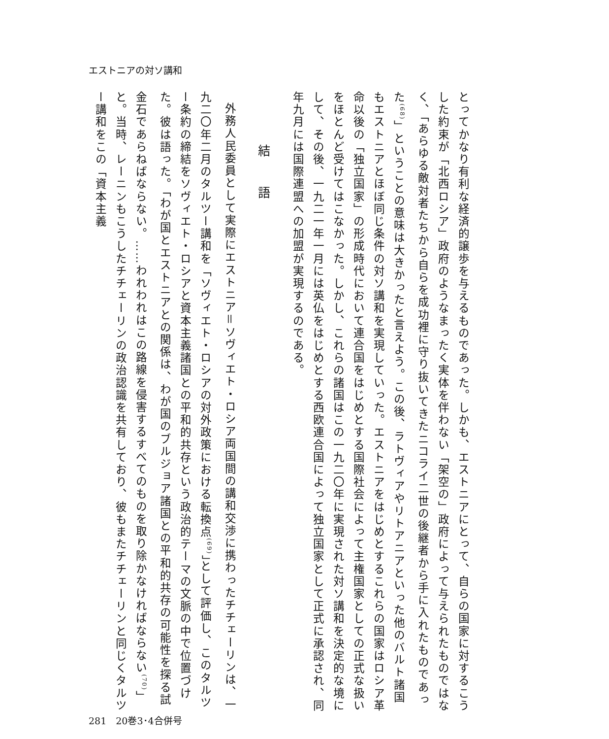エストニアの対ソ講和
とってかなり有利な経済的譲歩を与えるものであった。しかも、エストニアにとって、自らの国家に対するこうした約束が「北西ロシア」政府のようなまったく実体を伴わない「架空の」政府によって与えられたものではなく、「あらゆる敵対者たちから自らを成功裡に守り抜いてきたニコライ二世の後継者から手に入れたものであった<sup>(68)</sup>」ということの意味は大きかったと言えよう。この後、ラトヴィアやリトアニアといった他のバルト諸国もエストニアとほぼ同じ条件の対ソ講和を実現していった。エストニアをはじめとするこれらの国家はロシア革命以後の「独立国家」の形成時代において連合国をはじめとする国際社会によって主権国家としての正式な扱いをほとんど受けてはこなかった。しかし、これらの諸国はこの一九二〇年に実現された対ソ講和を決定的な境にして、その後、一九二一年一月には英仏をはじめとする西欧連合国によって独立国家として正式に承認され、同年九月には国際連盟への加盟が実現するのである。
結語
外務人民委員として実際にエストニア＝ソヴィエト・ロシア両国間の講和交渉に携わったチチェーリンは、一九二〇年二月のタルツー講和を「ソヴィエト・ロシアの対外政策における転換点<sup>(69)</sup>」として評価し、このタルツー条約の締結をソヴィエト・ロシアと資本主義諸国との平和的共存という政治的テーマの文脈の中で位置づけた。彼は語った。「わが国とエストニアとの関係は、わが国のブルジョア諸国との平和的共存の可能性を探る試金石であらねばならない。……われわれはこの路線を侵害するすべてのものを取り除かなければならない<sup>(70)</sup>」と。当時、レーニンもこうしたチチェーリンの政治認識を共有しており、彼もまたチチェーリンと同じくタルツー講和をこの「資本主義
281　20巻3･4合併号